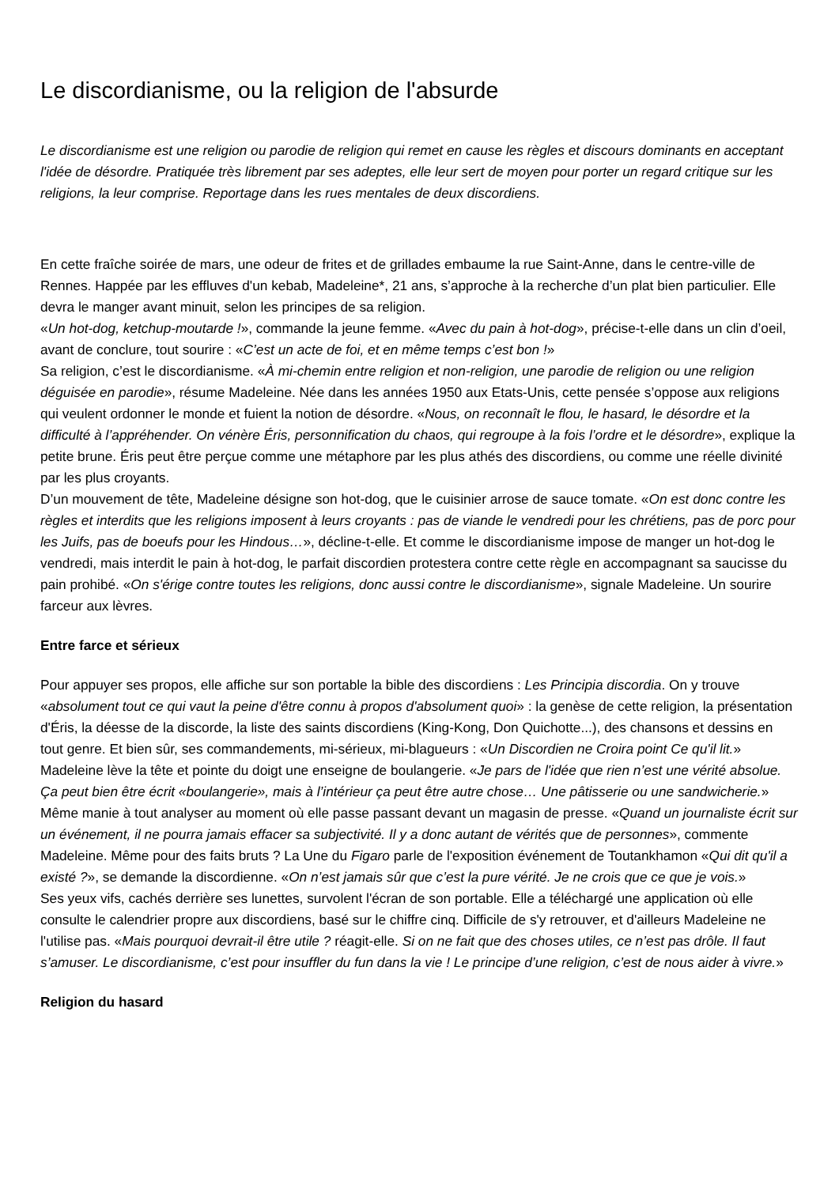Le discordianisme, ou la religion de l'absurde
Le discordianisme est une religion ou parodie de religion qui remet en cause les règles et discours dominants en acceptant l'idée de désordre. Pratiquée très librement par ses adeptes, elle leur sert de moyen pour porter un regard critique sur les religions, la leur comprise. Reportage dans les rues mentales de deux discordiens.
En cette fraîche soirée de mars, une odeur de frites et de grillades embaume la rue Saint-Anne, dans le centre-ville de Rennes. Happée par les effluves d'un kebab, Madeleine*, 21 ans, s’approche à la recherche d’un plat bien particulier. Elle devra le manger avant minuit, selon les principes de sa religion.
«Un hot-dog, ketchup-moutarde !», commande la jeune femme. «Avec du pain à hot-dog», précise-t-elle dans un clin d’oeil, avant de conclure, tout sourire : «C’est un acte de foi, et en même temps c’est bon !»
Sa religion, c’est le discordianisme. «À mi-chemin entre religion et non-religion, une parodie de religion ou une religion déguisée en parodie», résume Madeleine. Née dans les années 1950 aux Etats-Unis, cette pensée s’oppose aux religions qui veulent ordonner le monde et fuient la notion de désordre. «Nous, on reconnaît le flou, le hasard, le désordre et la difficulté à l’appréhender. On vénère Éris, personnification du chaos, qui regroupe à la fois l’ordre et le désordre», explique la petite brune. Éris peut être perçue comme une métaphore par les plus athés des discordiens, ou comme une réelle divinité par les plus croyants.
D’un mouvement de tête, Madeleine désigne son hot-dog, que le cuisinier arrose de sauce tomate. «On est donc contre les règles et interdits que les religions imposent à leurs croyants : pas de viande le vendredi pour les chrétiens, pas de porc pour les Juifs, pas de boeufs pour les Hindous…», décline-t-elle. Et comme le discordianisme impose de manger un hot-dog le vendredi, mais interdit le pain à hot-dog, le parfait discordien protestera contre cette règle en accompagnant sa saucisse du pain prohibé. «On s'érige contre toutes les religions, donc aussi contre le discordianisme», signale Madeleine. Un sourire farceur aux lèvres.
Entre farce et sérieux
Pour appuyer ses propos, elle affiche sur son portable la bible des discordiens : Les Principia discordia. On y trouve «absolument tout ce qui vaut la peine d'être connu à propos d'absolument quoi» : la genèse de cette religion, la présentation d'Éris, la déesse de la discorde, la liste des saints discordiens (King-Kong, Don Quichotte...), des chansons et dessins en tout genre. Et bien sûr, ses commandements, mi-sérieux, mi-blagueurs : «Un Discordien ne Croira point Ce qu'il lit.»
Madeleine lève la tête et pointe du doigt une enseigne de boulangerie. «Je pars de l'idée que rien n’est une vérité absolue. Ça peut bien être écrit «boulangerie», mais à l’intérieur ça peut être autre chose… Une pâtisserie ou une sandwicherie.»
Même manie à tout analyser au moment où elle passe passant devant un magasin de presse. «Quand un journaliste écrit sur un événement, il ne pourra jamais effacer sa subjectivité. Il y a donc autant de vérités que de personnes», commente Madeleine. Même pour des faits bruts ? La Une du Figaro parle de l'exposition événement de Toutankhamon «Qui dit qu'il a existé ?», se demande la discordienne. «On n’est jamais sûr que c’est la pure vérité. Je ne crois que ce que je vois.»
Ses yeux vifs, cachés derrière ses lunettes, survolent l'écran de son portable. Elle a téléchargé une application où elle consulte le calendrier propre aux discordiens, basé sur le chiffre cinq. Difficile de s'y retrouver, et d'ailleurs Madeleine ne l'utilise pas. «Mais pourquoi devrait-il être utile ? réagit-elle. Si on ne fait que des choses utiles, ce n’est pas drôle. Il faut s’amuser. Le discordianisme, c’est pour insuffler du fun dans la vie ! Le principe d’une religion, c’est de nous aider à vivre.»
Religion du hasard